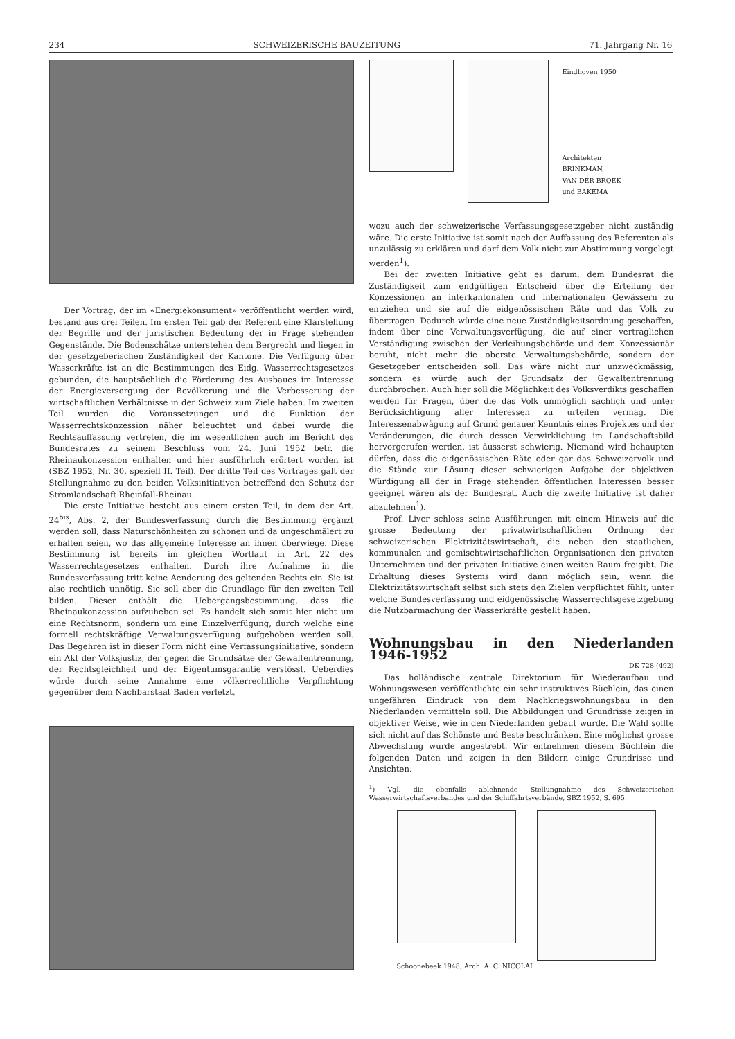234 SCHWEIZERISCHE BAUZEITUNG 71. Jahrgang Nr. 16
Der Vortrag, der im «Energiekonsument» veröffentlicht werden wird, bestand aus drei Teilen. Im ersten Teil gab der Referent eine Klarstellung der Begriffe und der juristischen Bedeutung der in Frage stehenden Gegenstände. Die Bodenschätze unterstehen dem Bergrecht und liegen in der gesetzgeberischen Zuständigkeit der Kantone. Die Verfügung über Wasserkräfte ist an die Bestimmungen des Eidg. Wasserrechtsgesetzes gebunden, die hauptsächlich die Förderung des Ausbaues im Interesse der Energieversorgung der Bevölkerung und die Verbesserung der wirtschaftlichen Verhältnisse in der Schweiz zum Ziele haben. Im zweiten Teil wurden die Voraussetzungen und die Funktion der Wasserrechtskonzession näher beleuchtet und dabei wurde die Rechtsauffassung vertreten, die im wesentlichen auch im Bericht des Bundesrates zu seinem Beschluss vom 24. Juni 1952 betr. die Rheinaukonzession enthalten und hier ausführlich erörtert worden ist (SBZ 1952, Nr. 30, speziell II. Teil). Der dritte Teil des Vortrages galt der Stellungnahme zu den beiden Volksinitiativen betreffend den Schutz der Stromlandschaft Rheinfall-Rheinau.
Die erste Initiative besteht aus einem ersten Teil, in dem der Art. 24<sup>bis</sup>, Abs. 2, der Bundesverfassung durch die Bestimmung ergänzt werden soll, dass Naturschönheiten zu schonen und da ungeschmälert zu erhalten seien, wo das allgemeine Interesse an ihnen überwiege. Diese Bestimmung ist bereits im gleichen Wortlaut in Art. 22 des Wasserrechtsgesetzes enthalten. Durch ihre Aufnahme in die Bundesverfassung tritt keine Aenderung des geltenden Rechts ein. Sie ist also rechtlich unnötig. Sie soll aber die Grundlage für den zweiten Teil bilden. Dieser enthält die Uebergangsbestimmung, dass die Rheinaukonzession aufzuheben sei. Es handelt sich somit hier nicht um eine Rechtsnorm, sondern um eine Einzelverfügung, durch welche eine formell rechtskräftige Verwaltungsverfügung aufgehoben werden soll. Das Begehren ist in dieser Form nicht eine Verfassungsinitiative, sondern ein Akt der Volksjustiz, der gegen die Grundsätze der Gewaltentrennung, der Rechtsgleichheit und der Eigentumsgarantie verstösst. Ueberdies würde durch seine Annahme eine völkerrechtliche Verpflichtung gegenüber dem Nachbarstaat Baden verletzt,
Eindhoven 1950
Architekten
BRINKMAN,
VAN DER BROEK
und BAKEMA
wozu auch der schweizerische Verfassungsgesetzgeber nicht zuständig wäre. Die erste Initiative ist somit nach der Auffassung des Referenten als unzulässig zu erklären und darf dem Volk nicht zur Abstimmung vorgelegt werden<sup>1</sup>).
Bei der zweiten Initiative geht es darum, dem Bundesrat die Zuständigkeit zum endgültigen Entscheid über die Erteilung der Konzessionen an interkantonalen und internationalen Gewässern zu entziehen und sie auf die eidgenössischen Räte und das Volk zu übertragen. Dadurch würde eine neue Zuständigkeitsordnung geschaffen, indem über eine Verwaltungsverfügung, die auf einer vertraglichen Verständigung zwischen der Verleihungsbehörde und dem Konzessionär beruht, nicht mehr die oberste Verwaltungsbehörde, sondern der Gesetzgeber entscheiden soll. Das wäre nicht nur unzweckmässig, sondern es würde auch der Grundsatz der Gewaltentrennung durchbrochen. Auch hier soll die Möglichkeit des Volksverdikts geschaffen werden für Fragen, über die das Volk unmöglich sachlich und unter Berücksichtigung aller Interessen zu urteilen vermag. Die Interessenabwägung auf Grund genauer Kenntnis eines Projektes und der Veränderungen, die durch dessen Verwirklichung im Landschaftsbild hervorgerufen werden, ist äusserst schwierig. Niemand wird behaupten dürfen, dass die eidgenössischen Räte oder gar das Schweizervolk und die Stände zur Lösung dieser schwierigen Aufgabe der objektiven Würdigung all der in Frage stehenden öffentlichen Interessen besser geeignet wären als der Bundesrat. Auch die zweite Initiative ist daher abzulehnen<sup>1</sup>).
Prof. Liver schloss seine Ausführungen mit einem Hinweis auf die grosse Bedeutung der privatwirtschaftlichen Ordnung der schweizerischen Elektrizitätswirtschaft, die neben den staatlichen, kommunalen und gemischtwirtschaftlichen Organisationen den privaten Unternehmen und der privaten Initiative einen weiten Raum freigibt. Die Erhaltung dieses Systems wird dann möglich sein, wenn die Elektrizitätswirtschaft selbst sich stets den Zielen verpflichtet fühlt, unter welche Bundesverfassung und eidgenössische Wasserrechtsgesetzgebung die Nutzbarmachung der Wasserkräfte gestellt haben.
Wohnungsbau in den Niederlanden 1946-1952
DK 728 (492)
Das holländische zentrale Direktorium für Wiederaufbau und Wohnungswesen veröffentlichte ein sehr instruktives Büchlein, das einen ungefähren Eindruck von dem Nachkriegswohnungsbau in den Niederlanden vermitteln soll. Die Abbildungen und Grundrisse zeigen in objektiver Weise, wie in den Niederlanden gebaut wurde. Die Wahl sollte sich nicht auf das Schönste und Beste beschränken. Eine möglichst grosse Abwechslung wurde angestrebt. Wir entnehmen diesem Büchlein die folgenden Daten und zeigen in den Bildern einige Grundrisse und Ansichten.
<sup>1</sup>) Vgl. die ebenfalls ablehnende Stellungnahme des Schweizerischen Wasserwirtschaftsverbandes und der Schiffahrtsverbände, SBZ 1952, S. 695.
Schoonebeek 1948, Arch. A. C. NICOLAI